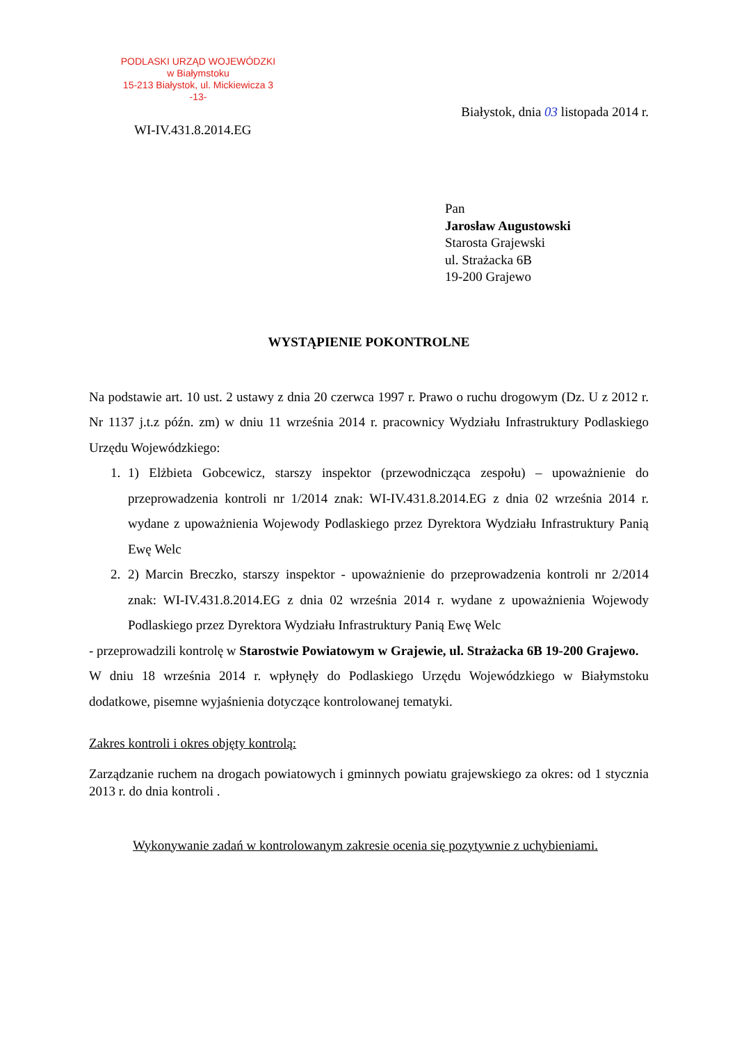PODLASKI URZĄD WOJEWÓDZKI
w Białymstoku
15-213 Białystok, ul. Mickiewicza 3
-13-
Białystok, dnia 03 listopada 2014 r.
WI-IV.431.8.2014.EG
Pan
Jarosław Augustowski
Starosta Grajewski
ul. Strażacka 6B
19-200 Grajewo
WYSTĄPIENIE POKONTROLNE
Na podstawie art. 10 ust. 2 ustawy z dnia 20 czerwca 1997 r. Prawo o ruchu drogowym (Dz. U z 2012 r. Nr 1137 j.t.z późn. zm) w dniu 11 września 2014 r. pracownicy Wydziału Infrastruktury Podlaskiego Urzędu Wojewódzkiego:
1. 1) Elżbieta Gobcewicz, starszy inspektor (przewodnicząca zespołu) – upoważnienie do przeprowadzenia kontroli nr 1/2014 znak: WI-IV.431.8.2014.EG z dnia 02 września 2014 r. wydane z upoważnienia Wojewody Podlaskiego przez Dyrektora Wydziału Infrastruktury Panią Ewę Welc
2. 2) Marcin Breczko, starszy inspektor - upoważnienie do przeprowadzenia kontroli nr 2/2014 znak: WI-IV.431.8.2014.EG z dnia 02 września 2014 r. wydane z upoważnienia Wojewody Podlaskiego przez Dyrektora Wydziału Infrastruktury Panią Ewę Welc
- przeprowadzili kontrolę w Starostwie Powiatowym w Grajewie, ul. Strażacka 6B 19-200 Grajewo.
W dniu 18 września 2014 r. wpłynęły do Podlaskiego Urzędu Wojewódzkiego w Białymstoku dodatkowe, pisemne wyjaśnienia dotyczące kontrolowanej tematyki.
Zakres kontroli i okres objęty kontrolą:
Zarządzanie ruchem na drogach powiatowych i gminnych powiatu grajewskiego za okres: od 1 stycznia 2013 r. do dnia kontroli .
Wykonywanie zadań w kontrolowanym zakresie ocenia się pozytywnie z uchybieniami.